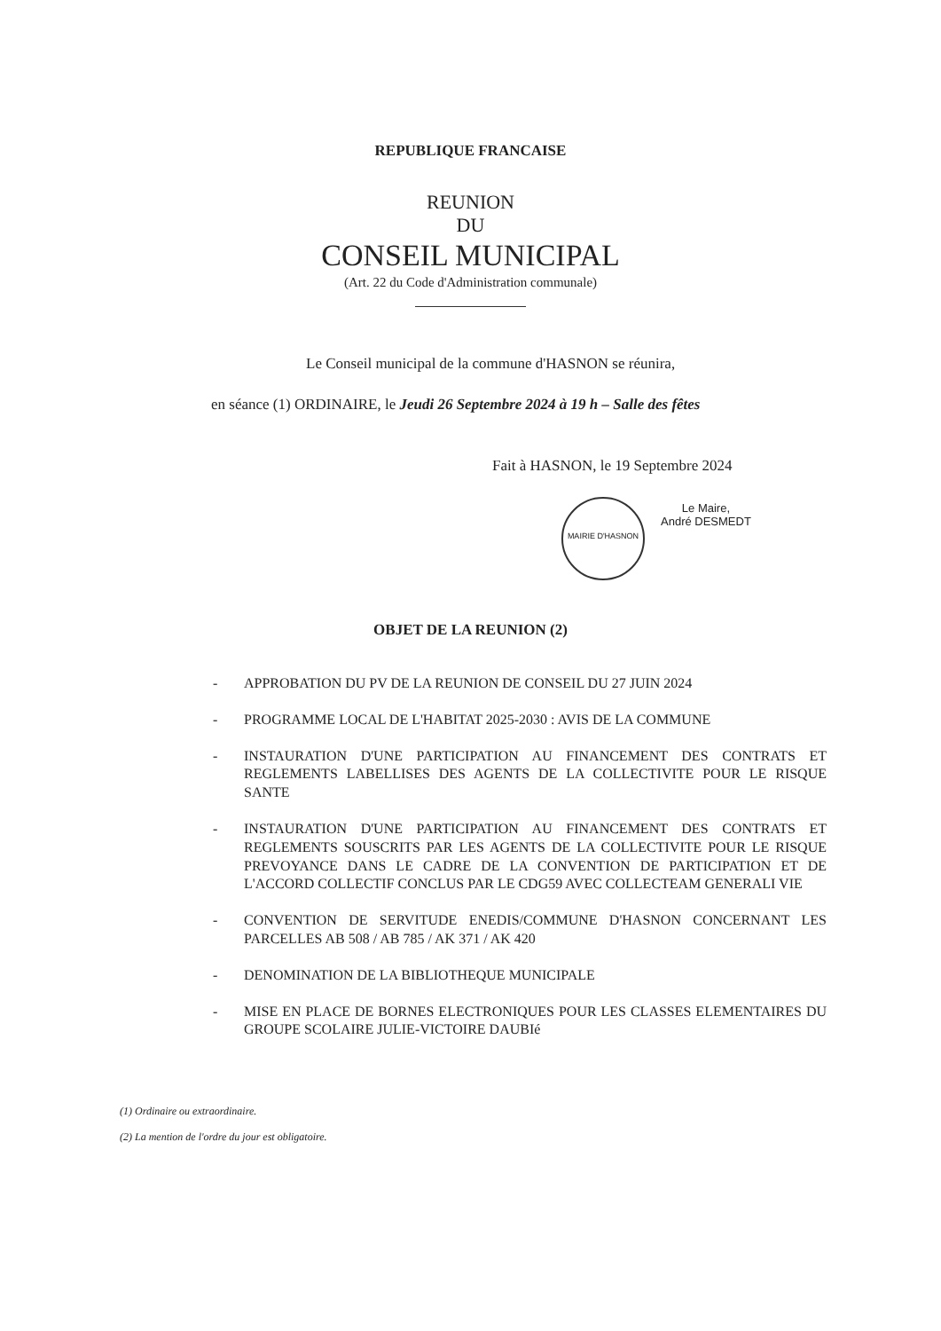REPUBLIQUE FRANCAISE
REUNION
DU
CONSEIL MUNICIPAL
(Art. 22 du Code d'Administration communale)
Le Conseil municipal de la commune d'HASNON se réunira,
en séance (1) ORDINAIRE, le Jeudi 26 Septembre 2024 à 19 h – Salle des fêtes
Fait à HASNON, le 19 Septembre 2024
MAIRIE D'HASNON
Le Maire,
André DESMEDT
OBJET DE LA REUNION (2)
- APPROBATION DU PV DE LA REUNION DE CONSEIL DU 27 JUIN 2024
- PROGRAMME LOCAL DE L'HABITAT 2025-2030 : AVIS DE LA COMMUNE
- INSTAURATION D'UNE PARTICIPATION AU FINANCEMENT DES CONTRATS ET REGLEMENTS LABELLISES DES AGENTS DE LA COLLECTIVITE POUR LE RISQUE SANTE
- INSTAURATION D'UNE PARTICIPATION AU FINANCEMENT DES CONTRATS ET REGLEMENTS SOUSCRITS PAR LES AGENTS DE LA COLLECTIVITE POUR LE RISQUE PREVOYANCE DANS LE CADRE DE LA CONVENTION DE PARTICIPATION ET DE L'ACCORD COLLECTIF CONCLUS PAR LE CDG59 AVEC COLLECTEAM GENERALI VIE
- CONVENTION DE SERVITUDE ENEDIS/COMMUNE D'HASNON CONCERNANT LES PARCELLES AB 508 / AB 785 / AK 371 / AK 420
- DENOMINATION DE LA BIBLIOTHEQUE MUNICIPALE
- MISE EN PLACE DE BORNES ELECTRONIQUES POUR LES CLASSES ELEMENTAIRES DU GROUPE SCOLAIRE JULIE-VICTOIRE DAUBIé
(1) Ordinaire ou extraordinaire.
(2) La mention de l'ordre du jour est obligatoire.